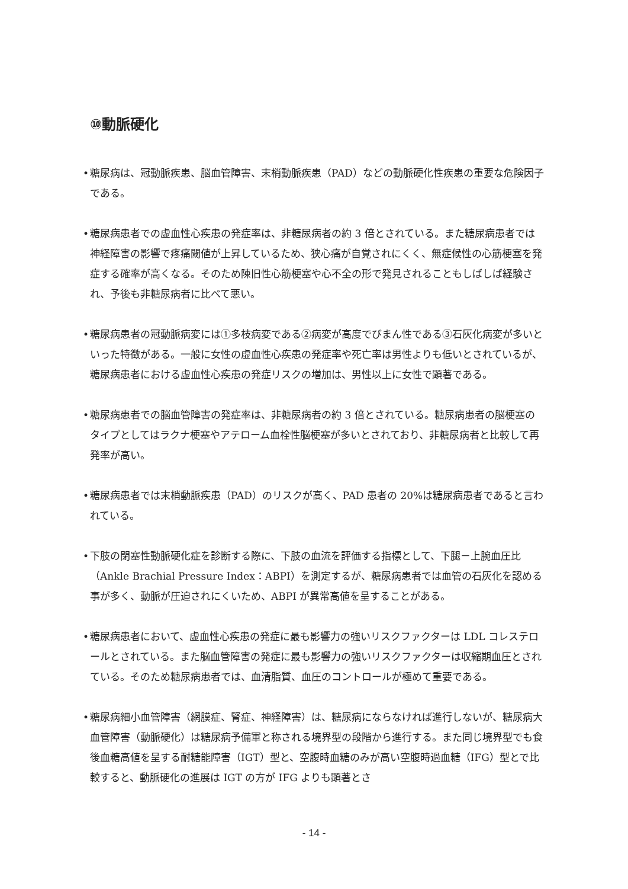⑩動脈硬化
• 糖尿病は、冠動脈疾患、脳血管障害、末梢動脈疾患（PAD）などの動脈硬化性疾患の重要な危険因子である。
• 糖尿病患者での虚血性心疾患の発症率は、非糖尿病者の約 3 倍とされている。また糖尿病患者では神経障害の影響で疼痛閾値が上昇しているため、狭心痛が自覚されにくく、無症候性の心筋梗塞を発症する確率が高くなる。そのため陳旧性心筋梗塞や心不全の形で発見されることもしばしば経験され、予後も非糖尿病者に比べて悪い。
• 糖尿病患者の冠動脈病変には①多枝病変である②病変が高度でびまん性である③石灰化病変が多いといった特徴がある。一般に女性の虚血性心疾患の発症率や死亡率は男性よりも低いとされているが、糖尿病患者における虚血性心疾患の発症リスクの増加は、男性以上に女性で顕著である。
• 糖尿病患者での脳血管障害の発症率は、非糖尿病者の約 3 倍とされている。糖尿病患者の脳梗塞のタイプとしてはラクナ梗塞やアテローム血栓性脳梗塞が多いとされており、非糖尿病者と比較して再発率が高い。
• 糖尿病患者では末梢動脈疾患（PAD）のリスクが高く、PAD 患者の 20%は糖尿病患者であると言われている。
• 下肢の閉塞性動脈硬化症を診断する際に、下肢の血流を評価する指標として、下腿－上腕血圧比（Ankle Brachial Pressure Index：ABPI）を測定するが、糖尿病患者では血管の石灰化を認める事が多く、動脈が圧迫されにくいため、ABPI が異常高値を呈することがある。
• 糖尿病患者において、虚血性心疾患の発症に最も影響力の強いリスクファクターは LDL コレステロールとされている。また脳血管障害の発症に最も影響力の強いリスクファクターは収縮期血圧とされている。そのため糖尿病患者では、血清脂質、血圧のコントロールが極めて重要である。
• 糖尿病細小血管障害（網膜症、腎症、神経障害）は、糖尿病にならなければ進行しないが、糖尿病大血管障害（動脈硬化）は糖尿病予備軍と称される境界型の段階から進行する。また同じ境界型でも食後血糖高値を呈する耐糖能障害（IGT）型と、空腹時血糖のみが高い空腹時過血糖（IFG）型とで比較すると、動脈硬化の進展は IGT の方が IFG よりも顕著とさ
- 14 -